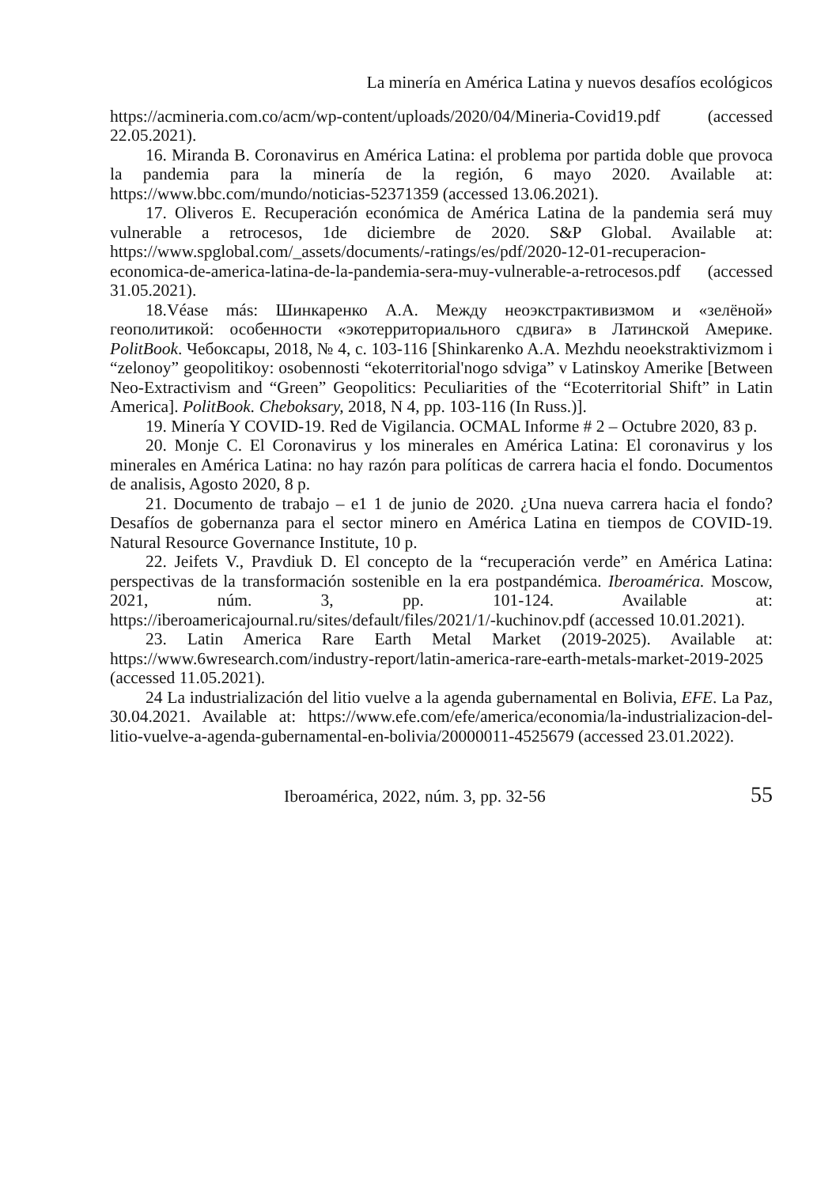La minería en América Latina y nuevos desafíos ecológicos
https://acmineria.com.co/acm/wp-content/uploads/2020/04/Mineria-Covid19.pdf (accessed 22.05.2021).
16. Miranda B. Coronavirus en América Latina: el problema por partida doble que provoca la pandemia para la minería de la región, 6 mayo 2020. Available at: https://www.bbc.com/mundo/noticias-52371359 (accessed 13.06.2021).
17. Oliveros E. Recuperación económica de América Latina de la pandemia será muy vulnerable a retrocesos, 1de diciembre de 2020. S&P Global. Available at: https://www.spglobal.com/_assets/documents/-ratings/es/pdf/2020-12-01-recuperacion-economica-de-america-latina-de-la-pandemia-sera-muy-vulnerable-a-retrocesos.pdf (accessed 31.05.2021).
18.Véase más: Шинкаренко А.А. Между неоэкстрактивизмом и «зелёной» геополитикой: особенности «экотерриториального сдвига» в Латинской Америке. PolitBook. Чебоксары, 2018, № 4, с. 103-116 [Shinkarenko A.A. Mezhdu neoekstraktivizmom i “zelonoy” geopolitikoy: osobennosti “ekoterritorial'nogo sdviga” v Latinskoy Amerike [Between Neo-Extractivism and “Green” Geopolitics: Peculiarities of the “Ecoterritorial Shift” in Latin America]. PolitBook. Cheboksary, 2018, N 4, pp. 103-116 (In Russ.)].
19. Minería Y COVID-19. Red de Vigilancia. OCMAL Informe # 2 – Octubre 2020, 83 p.
20. Monje C. El Coronavirus y los minerales en América Latina: El coronavirus y los minerales en América Latina: no hay razón para políticas de carrera hacia el fondo. Documentos de analisis, Agosto 2020, 8 p.
21. Documento de trabajo – e1 1 de junio de 2020. ¿Una nueva carrera hacia el fondo? Desafíos de gobernanza para el sector minero en América Latina en tiempos de COVID-19. Natural Resource Governance Institute, 10 p.
22. Jeifets V., Pravdiuk D. El concepto de la “recuperación verde” en América Latina: perspectivas de la transformación sostenible en la era postpandémica. Iberoamérica. Moscow, 2021, núm. 3, pp. 101-124. Available at: https://iberoamericajournal.ru/sites/default/files/2021/1/-kuchinov.pdf (accessed 10.01.2021).
23. Latin America Rare Earth Metal Market (2019-2025). Available at: https://www.6wresearch.com/industry-report/latin-america-rare-earth-metals-market-2019-2025 (accessed 11.05.2021).
24 La industrialización del litio vuelve a la agenda gubernamental en Bolivia, EFE. La Paz, 30.04.2021. Available at: https://www.efe.com/efe/america/economia/la-industrializacion-del-litio-vuelve-a-agenda-gubernamental-en-bolivia/20000011-4525679 (accessed 23.01.2022).
Iberoamérica, 2022, núm. 3, pp. 32-56 55